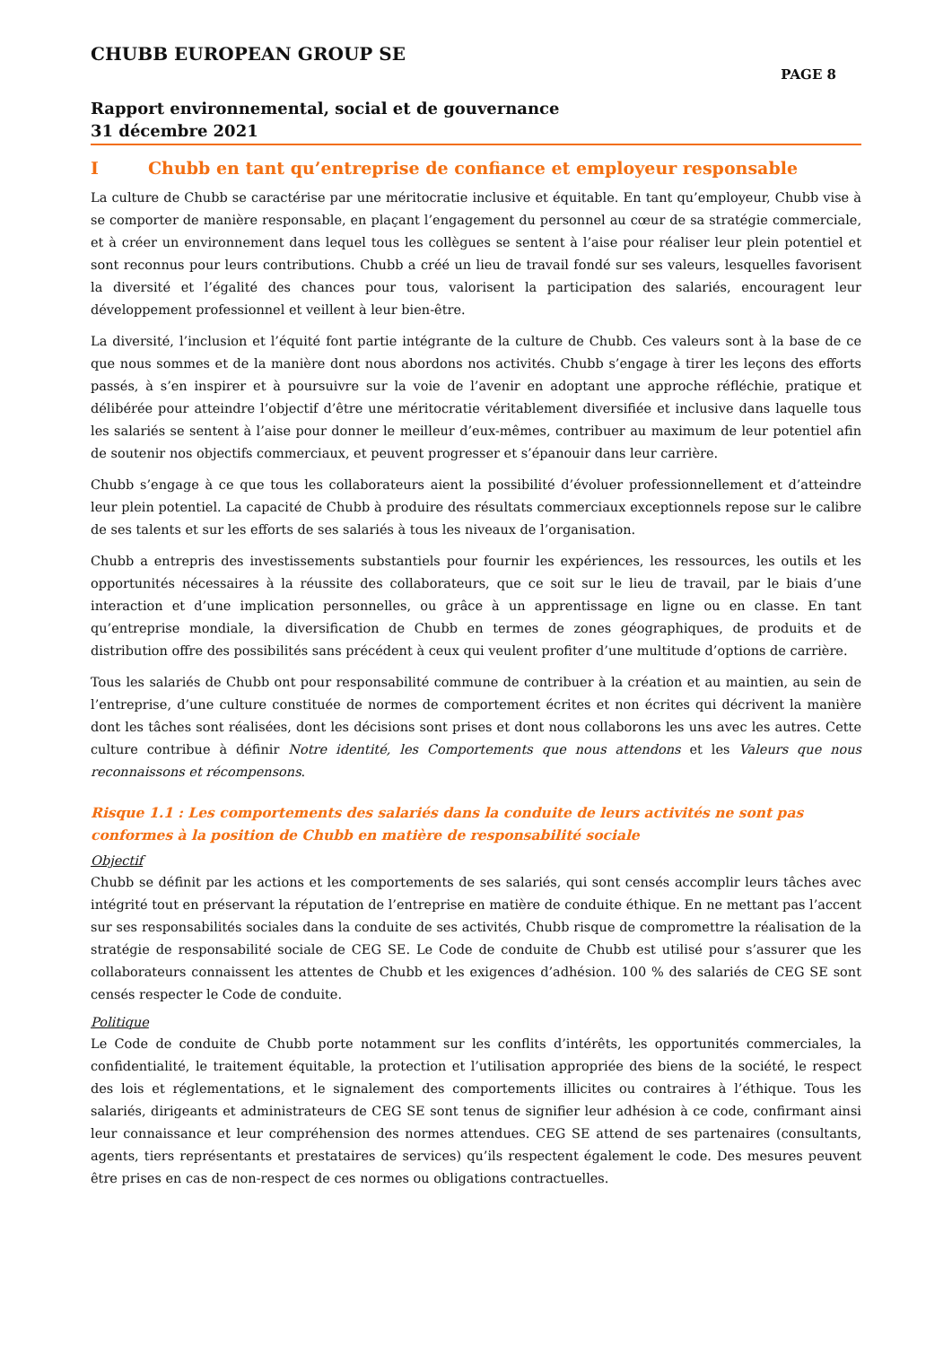CHUBB EUROPEAN GROUP SE
PAGE 8
Rapport environnemental, social et de gouvernance
31 décembre 2021
I Chubb en tant qu’entreprise de confiance et employeur responsable
La culture de Chubb se caractérise par une méritocratie inclusive et équitable. En tant qu’employeur, Chubb vise à se comporter de manière responsable, en plaçant l’engagement du personnel au cœur de sa stratégie commerciale, et à créer un environnement dans lequel tous les collègues se sentent à l’aise pour réaliser leur plein potentiel et sont reconnus pour leurs contributions. Chubb a créé un lieu de travail fondé sur ses valeurs, lesquelles favorisent la diversité et l’égalité des chances pour tous, valorisent la participation des salariés, encouragent leur développement professionnel et veillent à leur bien-être.
La diversité, l’inclusion et l’équité font partie intégrante de la culture de Chubb. Ces valeurs sont à la base de ce que nous sommes et de la manière dont nous abordons nos activités. Chubb s’engage à tirer les leçons des efforts passés, à s’en inspirer et à poursuivre sur la voie de l’avenir en adoptant une approche réfléchie, pratique et délibérée pour atteindre l’objectif d’être une méritocratie véritablement diversifiée et inclusive dans laquelle tous les salariés se sentent à l’aise pour donner le meilleur d’eux-mêmes, contribuer au maximum de leur potentiel afin de soutenir nos objectifs commerciaux, et peuvent progresser et s’épanouir dans leur carrière.
Chubb s’engage à ce que tous les collaborateurs aient la possibilité d’évoluer professionnellement et d’atteindre leur plein potentiel. La capacité de Chubb à produire des résultats commerciaux exceptionnels repose sur le calibre de ses talents et sur les efforts de ses salariés à tous les niveaux de l’organisation.
Chubb a entrepris des investissements substantiels pour fournir les expériences, les ressources, les outils et les opportunités nécessaires à la réussite des collaborateurs, que ce soit sur le lieu de travail, par le biais d’une interaction et d’une implication personnelles, ou grâce à un apprentissage en ligne ou en classe. En tant qu’entreprise mondiale, la diversification de Chubb en termes de zones géographiques, de produits et de distribution offre des possibilités sans précédent à ceux qui veulent profiter d’une multitude d’options de carrière.
Tous les salariés de Chubb ont pour responsabilité commune de contribuer à la création et au maintien, au sein de l’entreprise, d’une culture constituée de normes de comportement écrites et non écrites qui décrivent la manière dont les tâches sont réalisées, dont les décisions sont prises et dont nous collaborons les uns avec les autres. Cette culture contribue à définir Notre identité, les Comportements que nous attendons et les Valeurs que nous reconnaissons et récompensons.
Risque 1.1 : Les comportements des salariés dans la conduite de leurs activités ne sont pas conformes à la position de Chubb en matière de responsabilité sociale
Objectif
Chubb se définit par les actions et les comportements de ses salariés, qui sont censés accomplir leurs tâches avec intégrité tout en préservant la réputation de l’entreprise en matière de conduite éthique. En ne mettant pas l’accent sur ses responsabilités sociales dans la conduite de ses activités, Chubb risque de compromettre la réalisation de la stratégie de responsabilité sociale de CEG SE. Le Code de conduite de Chubb est utilisé pour s’assurer que les collaborateurs connaissent les attentes de Chubb et les exigences d’adhésion. 100 % des salariés de CEG SE sont censés respecter le Code de conduite.
Politique
Le Code de conduite de Chubb porte notamment sur les conflits d’intérêts, les opportunités commerciales, la confidentialité, le traitement équitable, la protection et l’utilisation appropriée des biens de la société, le respect des lois et réglementations, et le signalement des comportements illicites ou contraires à l’éthique. Tous les salariés, dirigeants et administrateurs de CEG SE sont tenus de signifier leur adhésion à ce code, confirmant ainsi leur connaissance et leur compréhension des normes attendues. CEG SE attend de ses partenaires (consultants, agents, tiers représentants et prestataires de services) qu’ils respectent également le code. Des mesures peuvent être prises en cas de non-respect de ces normes ou obligations contractuelles.